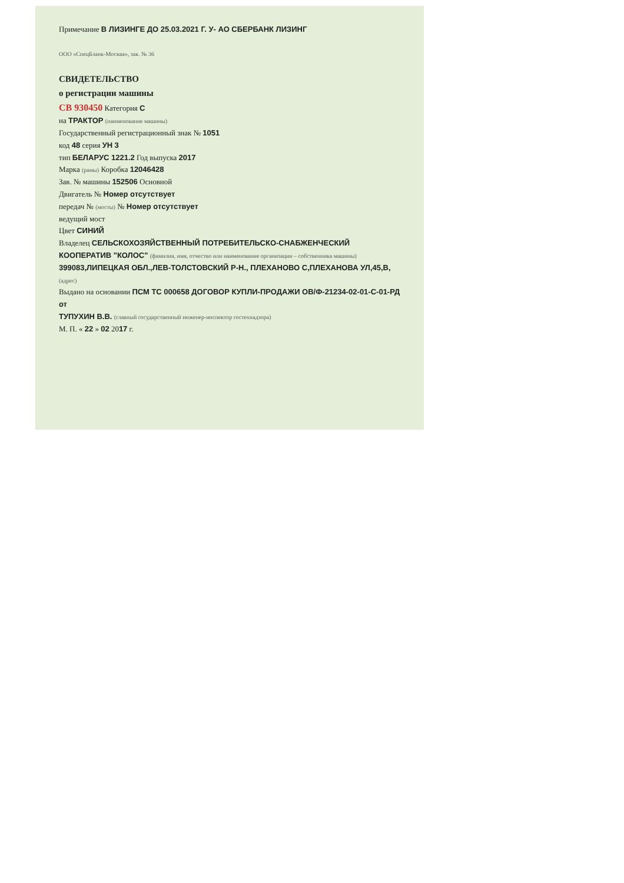Примечание В ЛИЗИНГЕ ДО 25.03.2021 Г. У- АО СБЕРБАНК ЛИЗИНГ
ООО «СпецБланк-Москва», зак. № 36
СВИДЕТЕЛЬСТВО
о регистрации машины
СВ 930450 Категория С
на ТРАКТОР (наименование машины)
Государственный регистрационный знак № 1051
код 48 серия УН 3
тип БЕЛАРУС 1221.2 Год выпуска 2017
Марка (рамы) Коробка 12046428
Зав. № машины 152506 Основной
Двигатель № Номер отсутствует
передач № (мосты) № Номер отсутствует
ведущий мост
Цвет СИНИЙ
Владелец СЕЛЬСКОХОЗЯЙСТВЕННЫЙ ПОТРЕБИТЕЛЬСКО-СНАБЖЕНЧЕСКИЙ КООПЕРАТИВ "КОЛОС" (фамилия, имя, отчество или наименование организации – собственника машины)
399083,ЛИПЕЦКАЯ ОБЛ.,ЛЕВ-ТОЛСТОВСКИЙ Р-Н., ПЛЕХАНОВО С,ПЛЕХАНОВА УЛ,45,В, (адрес)
Выдано на основании ПСМ ТС 000658 ДОГОВОР КУПЛИ-ПРОДАЖИ ОВ/Ф-21234-02-01-С-01-РД от
ТУПУХИН В.В. (главный государственный инженер-инспектор гостехнадзора)
М. П. « 22 » 02 2017 г.